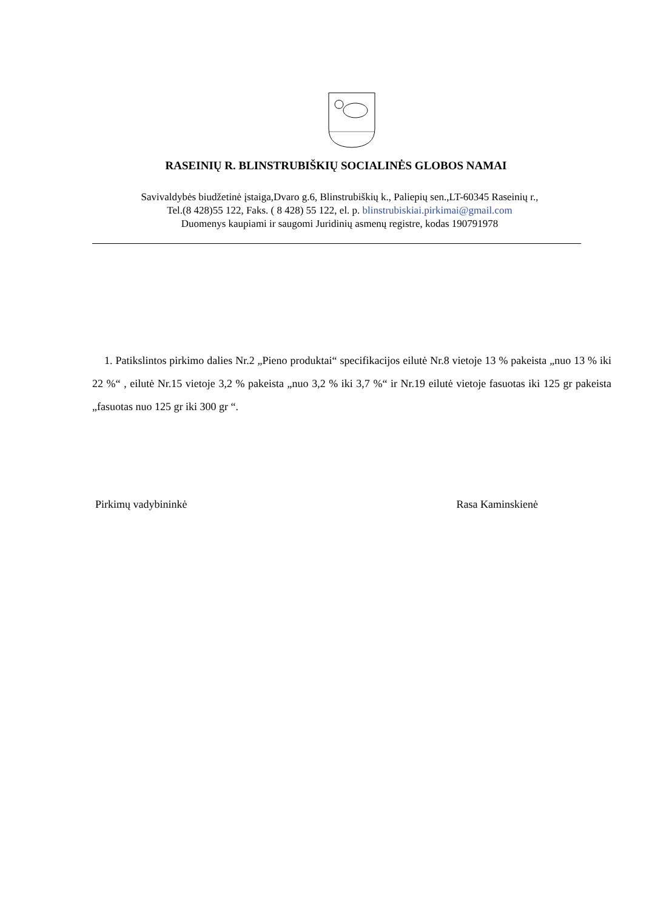RASEINIŲ R. BLINSTRUBIŠKIŲ SOCIALINĖS GLOBOS NAMAI
Savivaldybės biudžetinė įstaiga,Dvaro g.6, Blinstrubiškių k., Paliepių sen.,LT-60345 Raseinių r.,
Tel.(8 428)55 122, Faks. ( 8 428) 55 122, el. p. blinstrubiskiai.pirkimai@gmail.com
Duomenys kaupiami ir saugomi Juridinių asmenų registre, kodas 190791978
1. Patikslintos pirkimo dalies Nr.2 „Pieno produktai“ specifikacijos eilutė Nr.8 vietoje 13 % pakeista „nuo 13 % iki 22 %“ , eilutė Nr.15 vietoje 3,2 % pakeista „nuo 3,2 % iki 3,7 %“ ir Nr.19 eilutė vietoje fasuotas iki 125 gr pakeista „fasuotas nuo 125 gr iki 300 gr “.
Pirkimų vadybininkė Rasa Kaminskienė